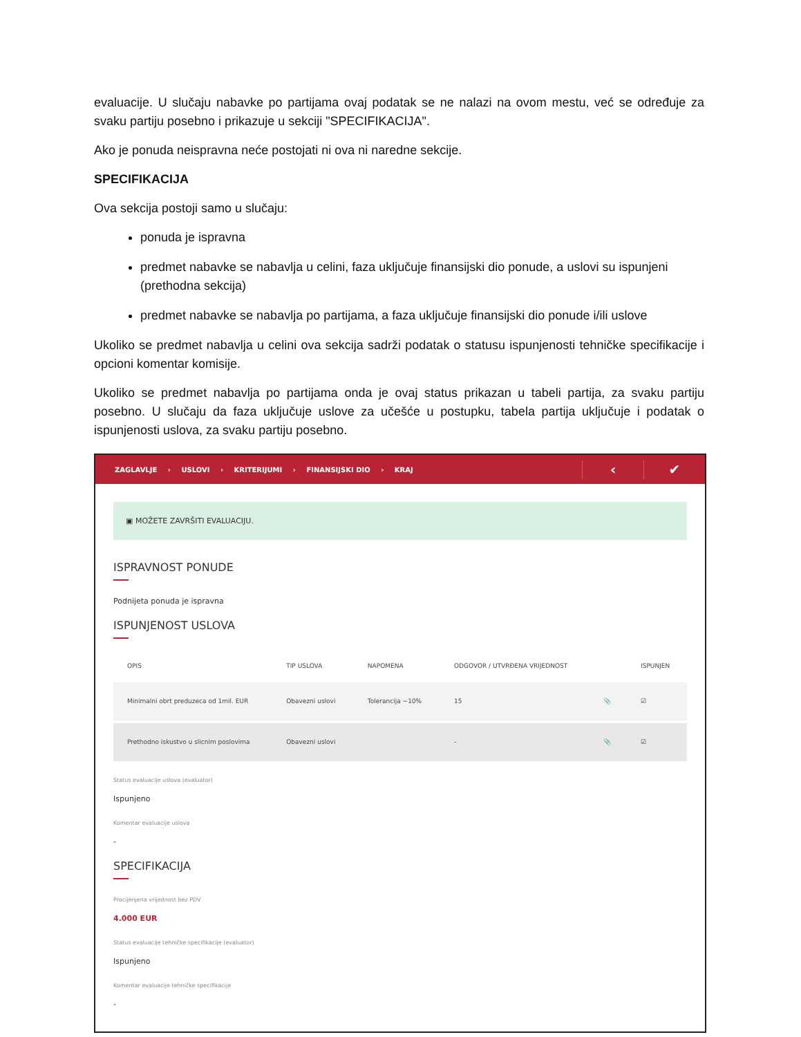evaluacije. U slučaju nabavke po partijama ovaj podatak se ne nalazi na ovom mestu, već se određuje za svaku partiju posebno i prikazuje u sekciji "SPECIFIKACIJA".
Ako je ponuda neispravna neće postojati ni ova ni naredne sekcije.
SPECIFIKACIJA
Ova sekcija postoji samo u slučaju:
ponuda je ispravna
predmet nabavke se nabavlja u celini, faza uključuje finansijski dio ponude, a uslovi su ispunjeni (prethodna sekcija)
predmet nabavke se nabavlja po partijama, a faza uključuje finansijski dio ponude i/ili uslove
Ukoliko se predmet nabavlja u celini ova sekcija sadrži podatak o statusu ispunjenosti tehničke specifikacije i opcioni komentar komisije.
Ukoliko se predmet nabavlja po partijama onda je ovaj status prikazan u tabeli partija, za svaku partiju posebno. U slučaju da faza uključuje uslove za učešće u postupku, tabela partija uključuje i podatak o ispunjenosti uslova, za svaku partiju posebno.
ZAGLAVLJE › USLOVI › KRITERIJUMI › FINANSIJSKI DIO › KRAJ
‹ ✔
▣ MOŽETE ZAVRŠITI EVALUACIJU.
ISPRAVNOST PONUDE
Podnijeta ponuda je ispravna
ISPUNJENOST USLOVA
| OPIS | TIP USLOVA | NAPOMENA | ODGOVOR / UTVRĐENA VRIJEDNOST | | ISPUNJEN |
| --- | --- | --- | --- | --- | --- |
| Minimalni obrt preduzeca od 1mil. EUR | Obavezni uslovi | Tolerancija ~10% | 15 | 📎 | ☑ |
| Prethodno iskustvo u slicnim poslovima | Obavezni uslovi | | - | 📎 | ☑ |
Status evaluacije uslova (evaluator)
Ispunjeno
Komentar evaluacije uslova
-
SPECIFIKACIJA
Procijenjena vrijednost bez PDV
4.000 EUR
Status evaluacije tehničke specifikacije (evaluator)
Ispunjeno
Komentar evaluacije tehničke specifikacije
-